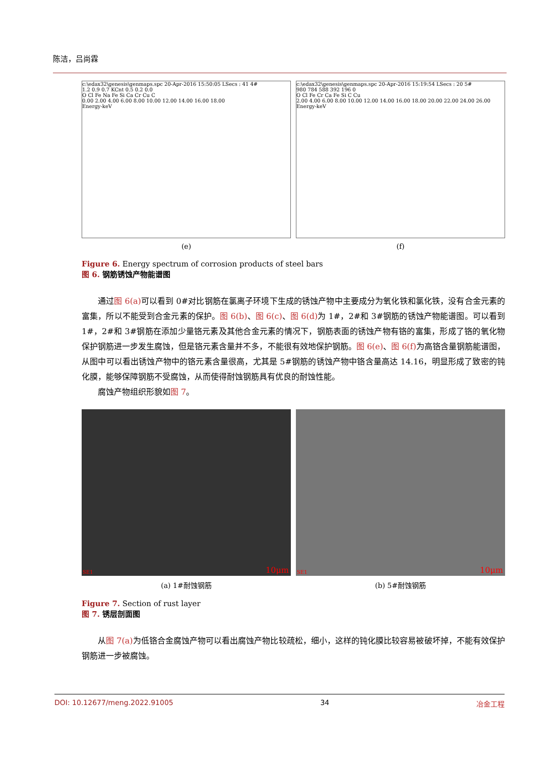陈洁，吕尚霖
c:\edax32\genesis\genmaps.spc 20-Apr-2016 15:50:05 LSecs : 41 4#
1.2 0.9 0.7 KCnt 0.5 0.2 0.0
O Cl Fe Na Fe Si Ca Cr Cu C
0.00 2.00 4.00 6.00 8.00 10.00 12.00 14.00 16.00 18.00
Energy-keV
c:\edax32\genesis\genmaps.spc 20-Apr-2016 15:19:54 LSecs : 20 5#
980 784 588 392 196 0
O Cl Fe Cr Ca Fe Si C Cu
2.00 4.00 6.00 8.00 10.00 12.00 14.00 16.00 18.00 20.00 22.00 24.00 26.00
Energy-keV
(e) (f)
Figure 6. Energy spectrum of corrosion products of steel bars
图 6. 钢筋锈蚀产物能谱图
通过图 6(a) 可以看到 0#对比钢筋在氯离子环境下生成的锈蚀产物中主要成分为氧化铁和氯化铁，没有合金元素的富集，所以不能受到合金元素的保护。图 6(b)、图 6(c)、图 6(d) 为 1#，2#和 3#钢筋的锈蚀产物能谱图。可以看到 1#，2#和 3#钢筋在添加少量铬元素及其他合金元素的情况下，钢筋表面的锈蚀产物有铬的富集，形成了铬的氧化物保护钢筋进一步发生腐蚀，但是铬元素含量并不多，不能很有效地保护钢筋。图 6(e)、图 6(f) 为高铬含量钢筋能谱图，从图中可以看出锈蚀产物中的铬元素含量很高，尤其是 5#钢筋的锈蚀产物中铬含量高达 14.16，明显形成了致密的钝化膜，能够保障钢筋不受腐蚀，从而使得耐蚀钢筋具有优良的耐蚀性能。
腐蚀产物组织形貌如图 7。
SE1 10μm
SE1 10μm
(a) 1#耐蚀钢筋 (b) 5#耐蚀钢筋
Figure 7. Section of rust layer
图 7. 锈层剖面图
从图 7(a) 为低铬合金腐蚀产物可以看出腐蚀产物比较疏松，细小，这样的钝化膜比较容易被破坏掉，不能有效保护钢筋进一步被腐蚀。
DOI: 10.12677/meng.2022.91005 34 冶金工程